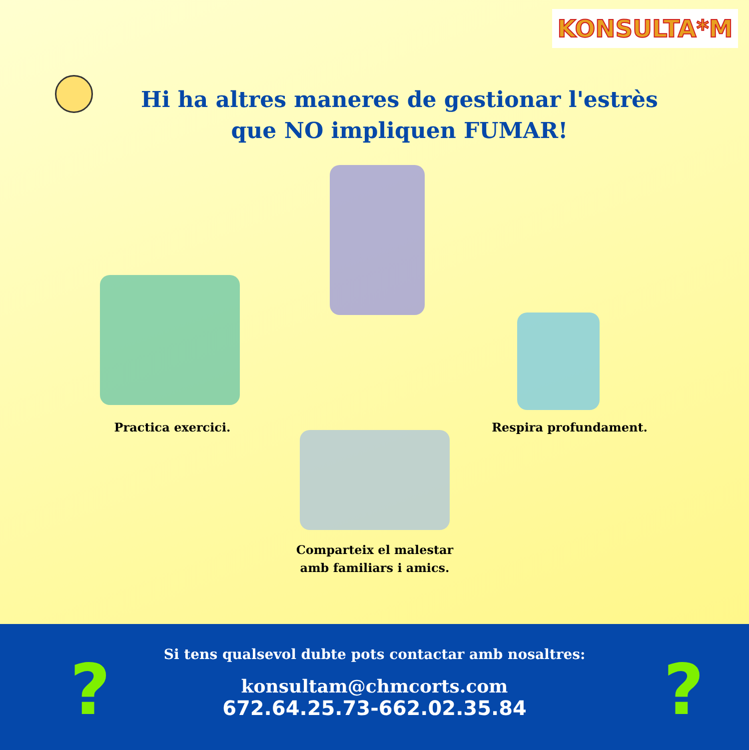KONSULTA*M
Hi ha altres maneres de gestionar l'estrès
que NO impliquen FUMAR!
Practica exercici. Respira profundament.
Comparteix el malestar
amb familiars i amics.
? ?
Si tens qualsevol dubte pots contactar amb nosaltres:
konsultam@chmcorts.com
672.64.25.73-662.02.35.84